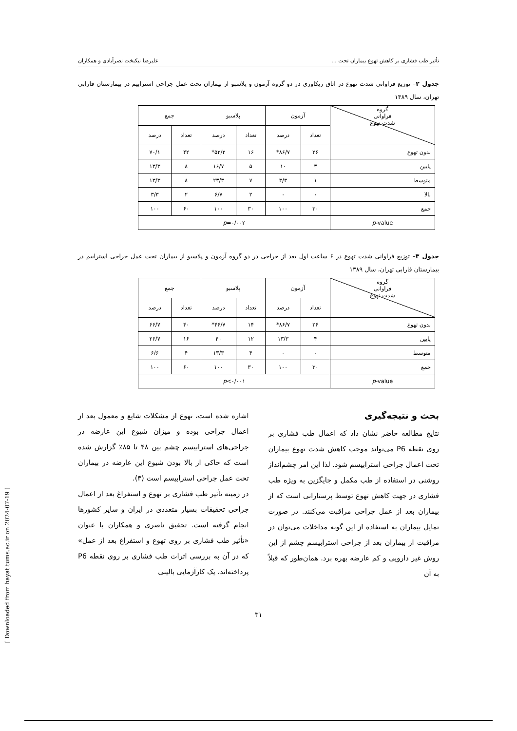تأثیر طب فشاری بر کاهش تهوع بیماران تحت ... علیرضا نیکبخت نصرآبادی و همکاران
جدول ۲– توزیع فراوانی شدت تهوع در اتاق ریکاوری در دو گروه آزمون و پلاسبو از بیماران تحت عمل جراحی استرابیم در بیمارستان فارابی تهران، سال ۱۳۸۹
| گروه فراوانی شدت تهوع | آزمون | | پلاسبو | | جمع | |
| --- | --- | --- | --- | --- | --- | --- |
| | تعداد | درصد | تعداد | درصد | تعداد | درصد |
| بدون تهوع | ۲۶ | ۸۶/۷* | ۱۶ | ۵۳/۳* | ۴۲ | ۷۰/۱ |
| پایین | ۳ | ۱۰ | ۵ | ۱۶/۷ | ۸ | ۱۳/۳ |
| متوسط | ۱ | ۳/۳ | ۷ | ۲۳/۳ | ۸ | ۱۳/۳ |
| بالا | ۰ | ۰ | ۲ | ۶/۷ | ۲ | ۳/۳ |
| جمع | ۳۰ | ۱۰۰ | ۳۰ | ۱۰۰ | ۶۰ | ۱۰۰ |
| p -value | p =۰/۰۰۲ | | | | | |
جدول ۳– توزیع فراوانی شدت تهوع در ۶ ساعت اول بعد از جراحی در دو گروه آزمون و پلاسبو از بیماران تحت عمل جراحی استرابیم در بیمارستان فارابی تهران، سال ۱۳۸۹
| گروه فراوانی شدت تهوع | آزمون | | پلاسبو | | جمع | |
| --- | --- | --- | --- | --- | --- | --- |
| | تعداد | درصد | تعداد | درصد | تعداد | درصد |
| بدون تهوع | ۲۶ | ۸۶/۷* | ۱۴ | ۴۶/۷* | ۴۰ | ۶۶/۷ |
| پایین | ۴ | ۱۳/۳ | ۱۲ | ۴۰ | ۱۶ | ۲۶/۷ |
| متوسط | ۰ | ۰ | ۴ | ۱۳/۳ | ۴ | ۶/۶ |
| جمع | ۳۰ | ۱۰۰ | ۳۰ | ۱۰۰ | ۶۰ | ۱۰۰ |
| p -value | p <۰/۰۰۱ | | | | | |
بحث و نتیجه‌گیری
نتایج مطالعه حاضر نشان داد که اعمال طب فشاری بر روی نقطه P6 می‌تواند موجب کاهش شدت تهوع بیماران تحت اعمال جراحی استرابیسم شود. لذا این امر چشم‌انداز روشنی در استفاده از طب مکمل و جایگزین به ویژه طب فشاری در جهت کاهش تهوع توسط پرستارانی است که از بیماران بعد از عمل جراحی مراقبت می‌کنند. در صورت تمایل بیماران به استفاده از این گونه مداخلات می‌توان در مراقبت از بیماران بعد از جراحی استرابیسم چشم از این روش غیر دارویی و کم عارضه بهره برد. همان‌طور که قبلاً به آن
اشاره شده است، تهوع از مشکلات شایع و معمول بعد از اعمال جراحی بوده و میزان شیوع این عارضه در جراحی‌های استرابیسم چشم بین ۴۸ تا ۸۵٪ گزارش شده است که حاکی از بالا بودن شیوع این عارضه در بیماران تحت عمل جراحی استرابیسم است (۳).
در زمینه تأثیر طب فشاری بر تهوع و استفراغ بعد از اعمال جراحی تحقیقات بسیار متعددی در ایران و سایر کشورها انجام گرفته است. تحقیق ناصری و همکاران با عنوان «تأثیر طب فشاری بر روی تهوع و استفراغ بعد از عمل» که در آن به بررسی اثرات طب فشاری بر روی نقطه P6 پرداخته‌اند، یک کارآزمایی بالینی
۳۱
[ Downloaded from hayat.tums.ac.ir on 2024-07-19 ]